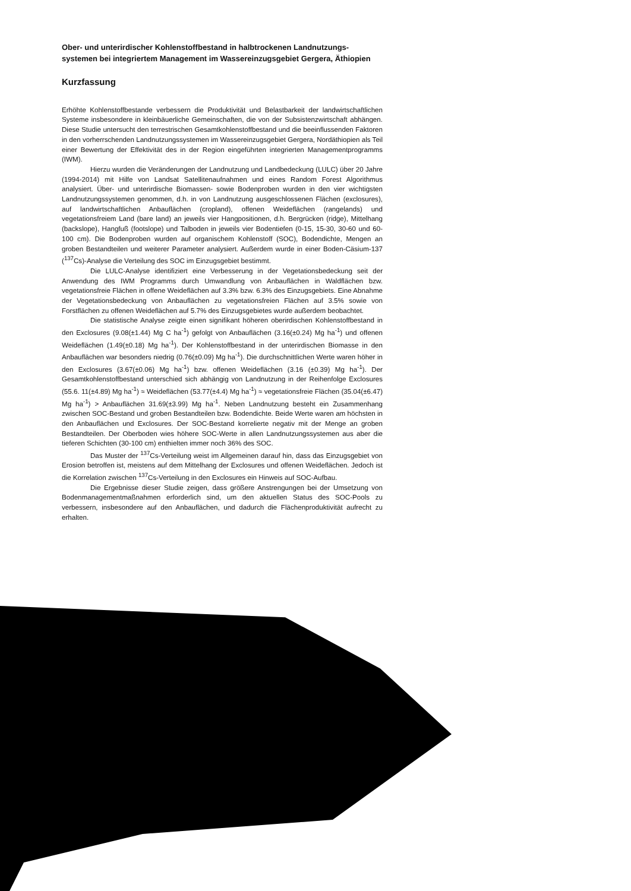Ober- und unterirdischer Kohlenstoffbestand in halbtrockenen Landnutzungs-systemen bei integriertem Management im Wassereinzugsgebiet Gergera, Äthiopien
Kurzfassung
Erhöhte Kohlenstoffbestande verbessern die Produktivität und Belastbarkeit der landwirtschaftlichen Systeme insbesondere in kleinbäuerliche Gemeinschaften, die von der Subsistenzwirtschaft abhängen. Diese Studie untersucht den terrestrischen Gesamtkohlenstoffbestand und die beeinflussenden Faktoren in den vorherrschenden Landnutzungssystemen im Wassereinzugsgebiet Gergera, Nordäthiopien als Teil einer Bewertung der Effektivität des in der Region eingeführten integrierten Managementprogramms (IWM).
Hierzu wurden die Veränderungen der Landnutzung und Landbedeckung (LULC) über 20 Jahre (1994-2014) mit Hilfe von Landsat Satellitenaufnahmen und eines Random Forest Algorithmus analysiert. Über- und unterirdische Biomassen- sowie Bodenproben wurden in den vier wichtigsten Landnutzungssystemen genommen, d.h. in von Landnutzung ausgeschlossenen Flächen (exclosures), auf landwirtschaftlichen Anbauflächen (cropland), offenen Weideflächen (rangelands) und vegetationsfreiem Land (bare land) an jeweils vier Hangpositionen, d.h. Bergrücken (ridge), Mittelhang (backslope), Hangfuß (footslope) und Talboden in jeweils vier Bodentiefen (0-15, 15-30, 30-60 und 60-100 cm). Die Bodenproben wurden auf organischem Kohlenstoff (SOC), Bodendichte, Mengen an groben Bestandteilen und weiterer Parameter analysiert. Außerdem wurde in einer Boden-Cäsium-137 (<sup>137</sup>Cs)-Analyse die Verteilung des SOC im Einzugsgebiet bestimmt.
Die LULC-Analyse identifiziert eine Verbesserung in der Vegetationsbedeckung seit der Anwendung des IWM Programms durch Umwandlung von Anbauflächen in Waldflächen bzw. vegetationsfreie Flächen in offene Weideflächen auf 3.3% bzw. 6.3% des Einzugsgebiets. Eine Abnahme der Vegetationsbedeckung von Anbauflächen zu vegetationsfreien Flächen auf 3.5% sowie von Forstflächen zu offenen Weideflächen auf 5.7% des Einzugsgebietes wurde außerdem beobachtet.
Die statistische Analyse zeigte einen signifikant höheren oberirdischen Kohlenstoffbestand in den Exclosures (9.08(±1.44) Mg C ha<sup>-1</sup>) gefolgt von Anbauflächen (3.16(±0.24) Mg ha<sup>-1</sup>) und offenen Weideflächen (1.49(±0.18) Mg ha<sup>-1</sup>). Der Kohlenstoffbestand in der unterirdischen Biomasse in den Anbauflächen war besonders niedrig (0.76(±0.09) Mg ha<sup>-1</sup>). Die durchschnittlichen Werte waren höher in den Exclosures (3.67(±0.06) Mg ha<sup>-1</sup>) bzw. offenen Weideflächen (3.16 (±0.39) Mg ha<sup>-1</sup>). Der Gesamtkohlenstoffbestand unterschied sich abhängig von Landnutzung in der Reihenfolge Exclosures (55.6. 11(±4.89) Mg ha<sup>-1</sup>) ≈ Weideflächen (53.77(±4.4) Mg ha<sup>-1</sup>) ≈ vegetationsfreie Flächen (35.04(±6.47) Mg ha<sup>-1</sup>) > Anbauflächen 31.69(±3.99) Mg ha<sup>-1</sup>. Neben Landnutzung besteht ein Zusammenhang zwischen SOC-Bestand und groben Bestandteilen bzw. Bodendichte. Beide Werte waren am höchsten in den Anbauflächen und Exclosures. Der SOC-Bestand korrelierte negativ mit der Menge an groben Bestandteilen. Der Oberboden wies höhere SOC-Werte in allen Landnutzungssystemen aus aber die tieferen Schichten (30-100 cm) enthielten immer noch 36% des SOC.
Das Muster der <sup>137</sup>Cs-Verteilung weist im Allgemeinen darauf hin, dass das Einzugsgebiet von Erosion betroffen ist, meistens auf dem Mittelhang der Exclosures und offenen Weideflächen. Jedoch ist die Korrelation zwischen <sup>137</sup>Cs-Verteilung in den Exclosures ein Hinweis auf SOC-Aufbau.
Die Ergebnisse dieser Studie zeigen, dass größere Anstrengungen bei der Umsetzung von Bodenmanagementmaßnahmen erforderlich sind, um den aktuellen Status des SOC-Pools zu verbessern, insbesondere auf den Anbauflächen, und dadurch die Flächenproduktivität aufrecht zu erhalten.